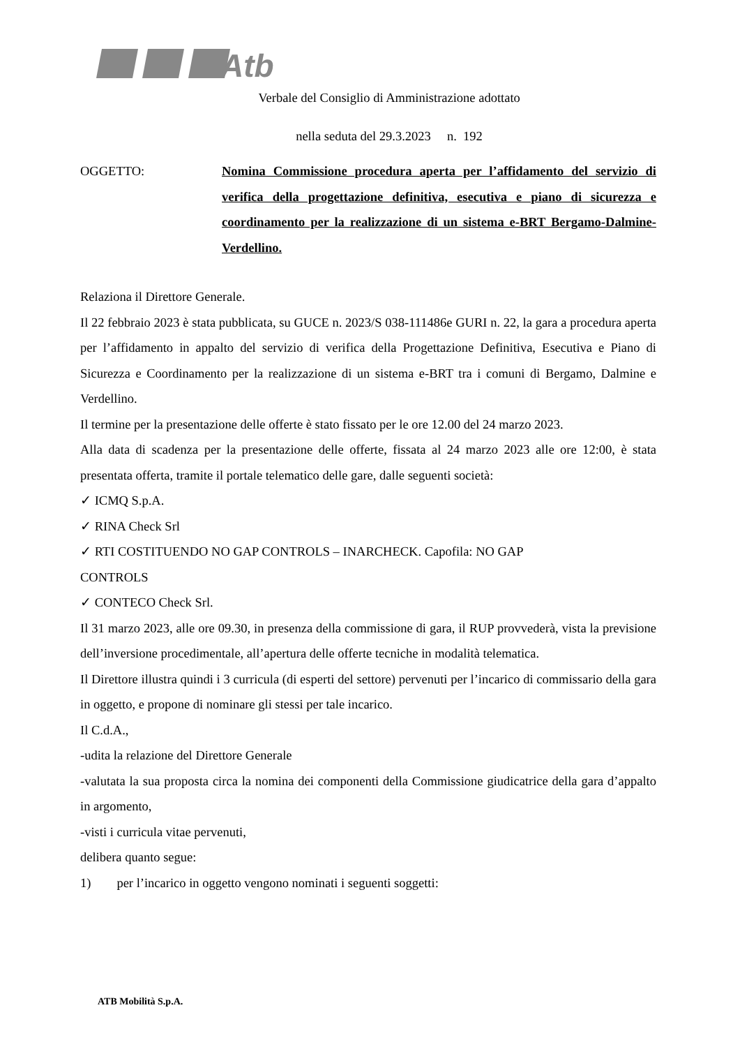Atb
Verbale del Consiglio di Amministrazione adottato
nella seduta del 29.3.2023 n. 192
OGGETTO: Nomina Commissione procedura aperta per l’affidamento del servizio di verifica della progettazione definitiva, esecutiva e piano di sicurezza e coordinamento per la realizzazione di un sistema e-BRT Bergamo-Dalmine-Verdellino.
Relaziona il Direttore Generale.
Il 22 febbraio 2023 è stata pubblicata, su GUCE n. 2023/S 038-111486e GURI n. 22, la gara a procedura aperta per l’affidamento in appalto del servizio di verifica della Progettazione Definitiva, Esecutiva e Piano di Sicurezza e Coordinamento per la realizzazione di un sistema e-BRT tra i comuni di Bergamo, Dalmine e Verdellino.
Il termine per la presentazione delle offerte è stato fissato per le ore 12.00 del 24 marzo 2023.
Alla data di scadenza per la presentazione delle offerte, fissata al 24 marzo 2023 alle ore 12:00, è stata presentata offerta, tramite il portale telematico delle gare, dalle seguenti società:
✓ ICMQ S.p.A.
✓ RINA Check Srl
✓ RTI COSTITUENDO NO GAP CONTROLS – INARCHECK. Capofila: NO GAP
CONTROLS
✓ CONTECO Check Srl.
Il 31 marzo 2023, alle ore 09.30, in presenza della commissione di gara, il RUP provvederà, vista la previsione dell’inversione procedimentale, all’apertura delle offerte tecniche in modalità telematica.
Il Direttore illustra quindi i 3 curricula (di esperti del settore) pervenuti per l’incarico di commissario della gara in oggetto, e propone di nominare gli stessi per tale incarico.
Il C.d.A.,
-udita la relazione del Direttore Generale
-valutata la sua proposta circa la nomina dei componenti della Commissione giudicatrice della gara d’appalto in argomento,
-visti i curricula vitae pervenuti,
delibera quanto segue:
1) per l’incarico in oggetto vengono nominati i seguenti soggetti:
ATB Mobilità S.p.A.